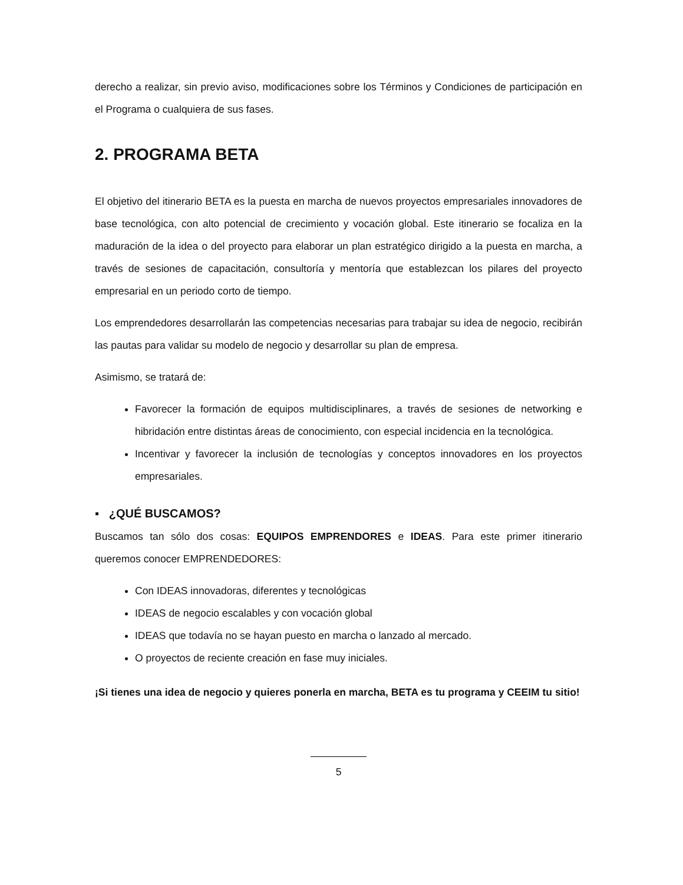derecho a realizar, sin previo aviso, modificaciones sobre los Términos y Condiciones de participación en el Programa o cualquiera de sus fases.
2. PROGRAMA BETA
El objetivo del itinerario BETA es la puesta en marcha de nuevos proyectos empresariales innovadores de base tecnológica, con alto potencial de crecimiento y vocación global. Este itinerario se focaliza en la maduración de la idea o del proyecto para elaborar un plan estratégico dirigido a la puesta en marcha, a través de sesiones de capacitación, consultoría y mentoría que establezcan los pilares del proyecto empresarial en un periodo corto de tiempo.
Los emprendedores desarrollarán las competencias necesarias para trabajar su idea de negocio, recibirán las pautas para validar su modelo de negocio y desarrollar su plan de empresa.
Asimismo, se tratará de:
Favorecer la formación de equipos multidisciplinares, a través de sesiones de networking e hibridación entre distintas áreas de conocimiento, con especial incidencia en la tecnológica.
Incentivar y favorecer la inclusión de tecnologías y conceptos innovadores en los proyectos empresariales.
▪ ¿QUÉ BUSCAMOS?
Buscamos tan sólo dos cosas: EQUIPOS EMPRENDORES e IDEAS. Para este primer itinerario queremos conocer EMPRENDEDORES:
Con IDEAS innovadoras, diferentes y tecnológicas
IDEAS de negocio escalables y con vocación global
IDEAS que todavía no se hayan puesto en marcha o lanzado al mercado.
O proyectos de reciente creación en fase muy iniciales.
¡Si tienes una idea de negocio y quieres ponerla en marcha, BETA es tu programa y CEEIM tu sitio!
5